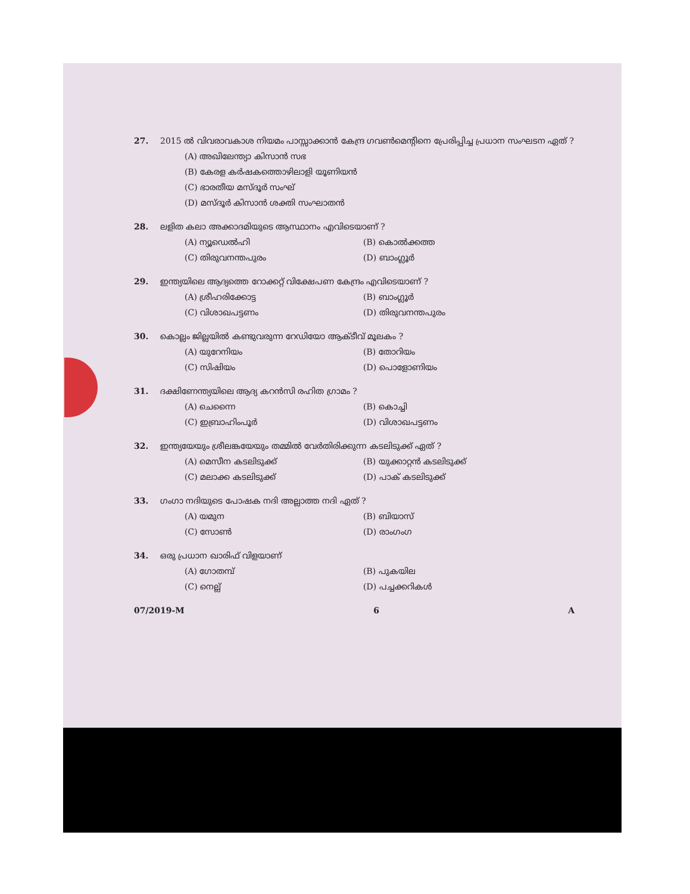27. 2015 ൽ വിവരാവകാശ നിയമം പാസ്സാക്കാൻ കേന്ദ്ര ഗവൺമെന്റിനെ പ്രേരിപ്പിച്ച പ്രധാന സംഘടന ഏത് ?
(A) അഖിലേന്ത്യാ കിസാൻ സഭ
(B) കേരള കർഷകത്തൊഴിലാളി യൂണിയൻ
(C) ഭാരതീയ മസ്ദൂർ സംഘ്
(D) മസ്ദൂർ കിസാൻ ശക്തി സംഘാതൻ
28. ലളിത കലാ അക്കാദമിയുടെ ആസ്ഥാനം എവിടെയാണ് ?
(A) ന്യൂഡെൽഹി (B) കൊൽക്കത്ത (C) തിരുവനന്തപുരം (D) ബാംഗ്ലൂർ
29. ഇന്ത്യയിലെ ആദ്യത്തെ റോക്കറ്റ് വിക്ഷേപണ കേന്ദ്രം എവിടെയാണ് ?
(A) ശ്രീഹരിക്കോട്ട (B) ബാംഗ്ലൂർ (C) വിശാഖപട്ടണം (D) തിരുവനന്തപുരം
30. കൊല്ലം ജില്ലയിൽ കണ്ടുവരുന്ന റേഡിയോ ആക്ടീവ് മൂലകം ?
(A) യുറേനിയം (B) തോറിയം (C) സിഷിയം (D) പൊളോണിയം
31. ദക്ഷിണേന്ത്യയിലെ ആദ്യ കറൻസി രഹിത ഗ്രാമം ?
(A) ചെന്നൈ (B) കൊച്ചി (C) ഇബ്രാഹിംപൂർ (D) വിശാഖപട്ടണം
32. ഇന്ത്യയേയും ശ്രീലങ്കയേയും തമ്മിൽ വേർതിരിക്കുന്ന കടലിടുക്ക് ഏത് ?
(A) മെസീന കടലിടുക്ക് (B) യുക്കാറ്റൻ കടലിടുക്ക് (C) മലാക്ക കടലിടുക്ക് (D) പാക് കടലിടുക്ക്
33. ഗംഗാ നദിയുടെ പോഷക നദി അല്ലാത്ത നദി ഏത് ?
(A) യമുന (B) ബിയാസ് (C) സോൺ (D) രാംഗംഗ
34. ഒരു പ്രധാന ഖാരിഫ് വിളയാണ്
(A) ഗോതമ്പ് (B) പുകയില (C) നെല്ല് (D) പച്ചക്കറികൾ
07/2019-M 6 A